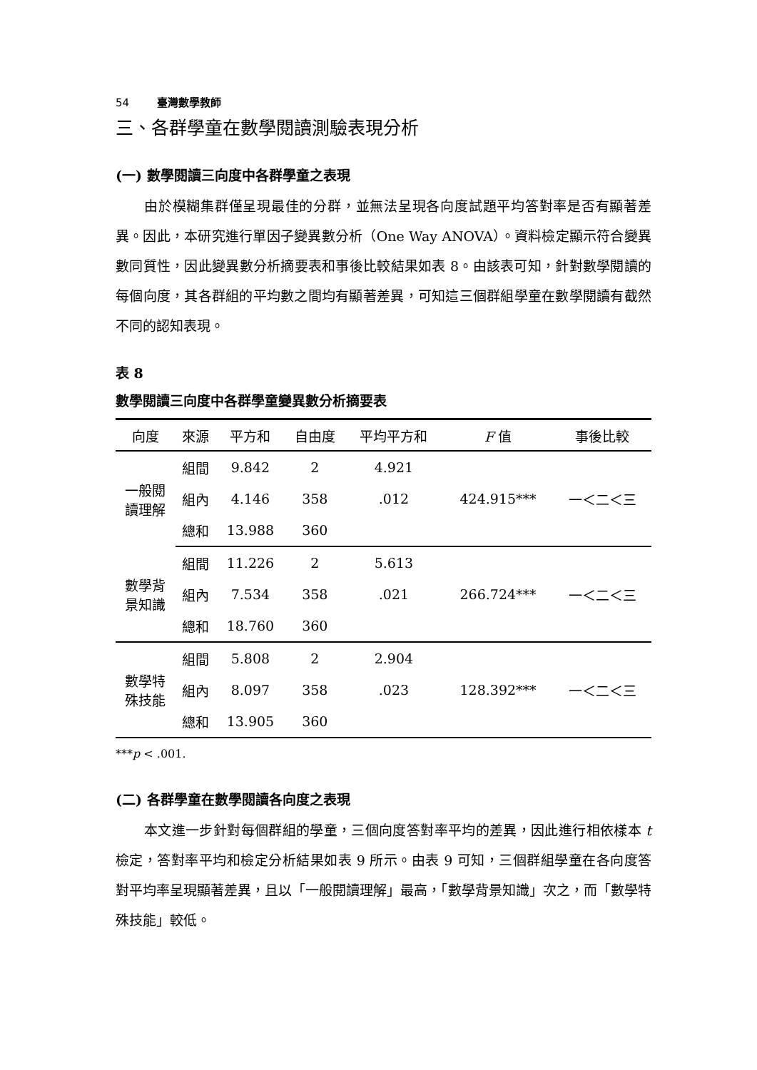54 臺灣數學教師
三、各群學童在數學閱讀測驗表現分析
(一) 數學閱讀三向度中各群學童之表現
由於模糊集群僅呈現最佳的分群，並無法呈現各向度試題平均答對率是否有顯著差異。因此，本研究進行單因子變異數分析（One Way ANOVA）。資料檢定顯示符合變異數同質性，因此變異數分析摘要表和事後比較結果如表 8。由該表可知，針對數學閱讀的每個向度，其各群組的平均數之間均有顯著差異，可知這三個群組學童在數學閱讀有截然不同的認知表現。
表 8
數學閱讀三向度中各群學童變異數分析摘要表
| 向度 | 來源 | 平方和 | 自由度 | 平均平方和 | F 值 | 事後比較 |
| --- | --- | --- | --- | --- | --- | --- |
| 一般閱 讀理解 | 組間 | 9.842 | 2 | 4.921 | 424.915*** | 一＜二＜三 |
| | 組內 | 4.146 | 358 | .012 | | |
| | 總和 | 13.988 | 360 | | | |
| 數學背 景知識 | 組間 | 11.226 | 2 | 5.613 | 266.724*** | 一＜二＜三 |
| | 組內 | 7.534 | 358 | .021 | | |
| | 總和 | 18.760 | 360 | | | |
| 數學特 殊技能 | 組間 | 5.808 | 2 | 2.904 | 128.392*** | 一＜二＜三 |
| | 組內 | 8.097 | 358 | .023 | | |
| | 總和 | 13.905 | 360 | | | |
***p < .001.
(二) 各群學童在數學閱讀各向度之表現
本文進一步針對每個群組的學童，三個向度答對率平均的差異，因此進行相依樣本 t 檢定，答對率平均和檢定分析結果如表 9 所示。由表 9 可知，三個群組學童在各向度答對平均率呈現顯著差異，且以「一般閱讀理解」最高，「數學背景知識」次之，而「數學特殊技能」較低。